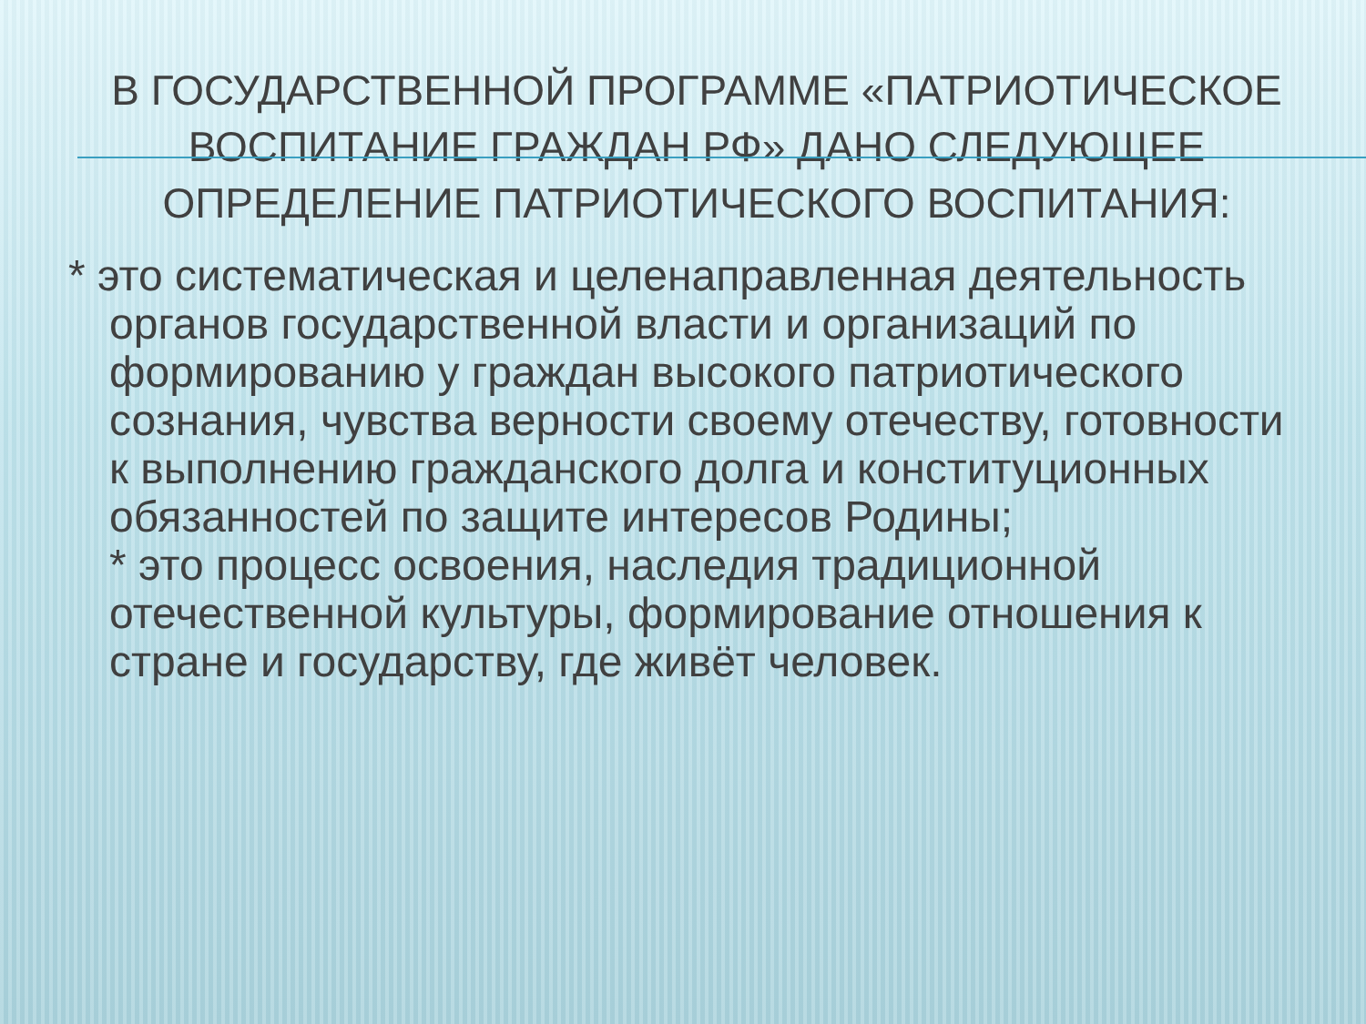В ГОСУДАРСТВЕННОЙ ПРОГРАММЕ «ПАТРИОТИЧЕСКОЕ ВОСПИТАНИЕ ГРАЖДАН РФ» ДАНО СЛЕДУЮЩЕЕ ОПРЕДЕЛЕНИЕ ПАТРИОТИЧЕСКОГО ВОСПИТАНИЯ:
* это систематическая и целенаправленная деятельность органов государственной власти и организаций по формированию у граждан высокого патриотического сознания, чувства верности своему отечеству, готовности к выполнению гражданского долга и конституционных обязанностей по защите интересов Родины;
* это процесс освоения, наследия традиционной отечественной культуры, формирование отношения к стране и государству, где живёт человек.